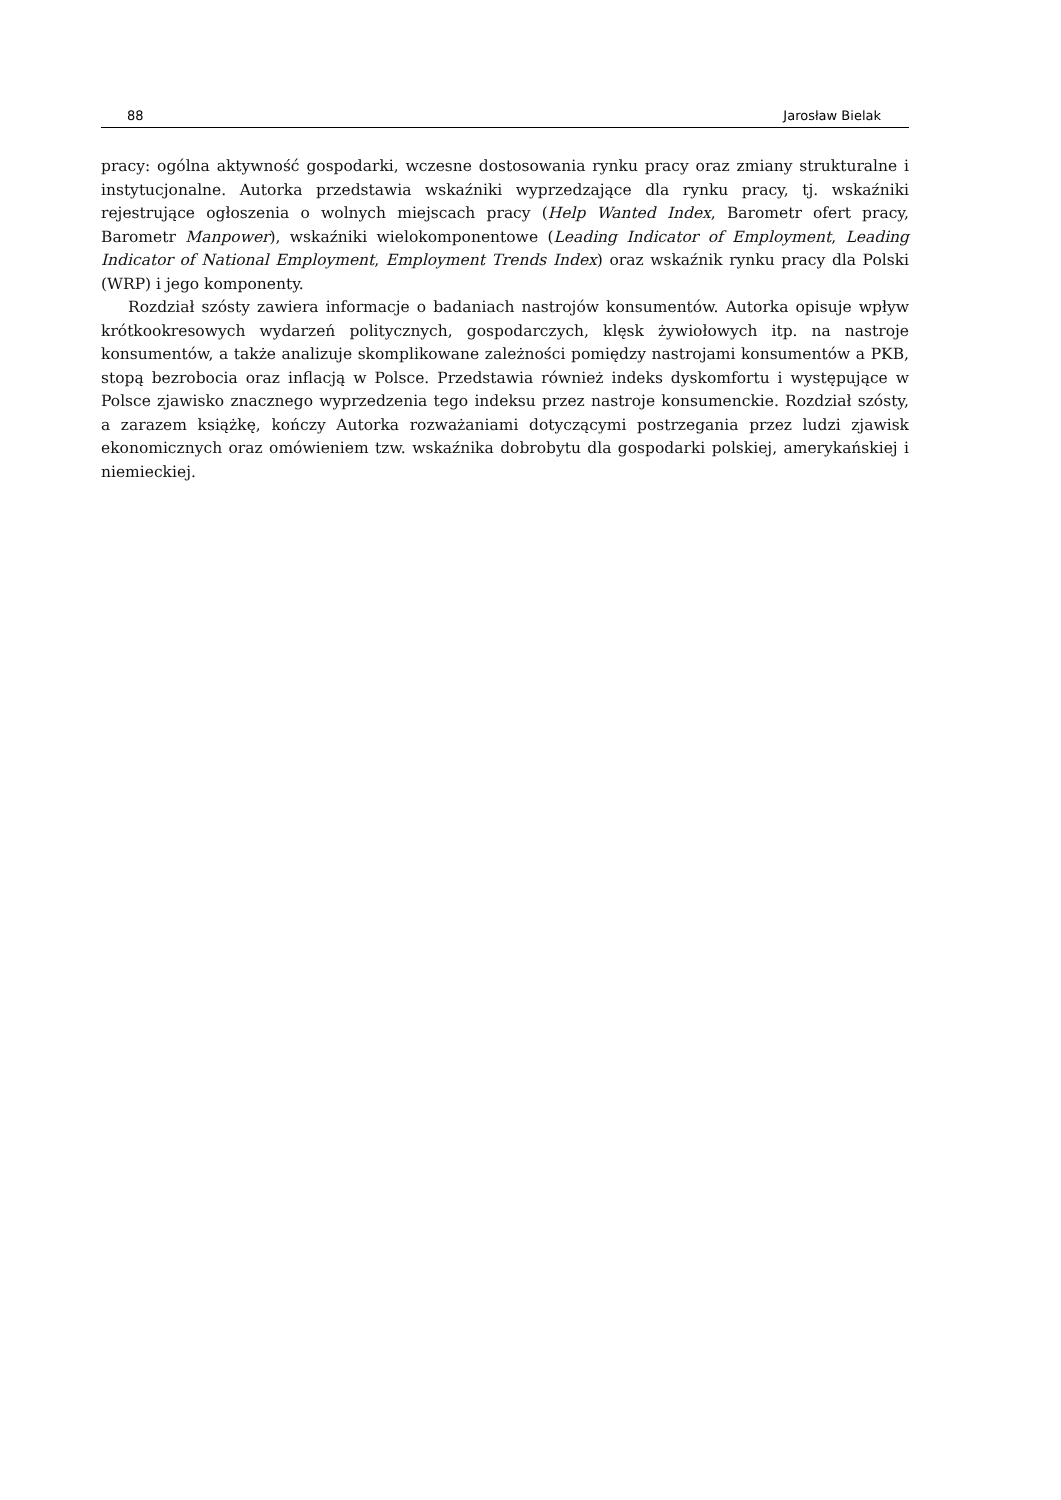88 Jarosław Bielak
pracy: ogólna aktywność gospodarki, wczesne dostosowania rynku pracy oraz zmiany strukturalne i instytucjonalne. Autorka przedstawia wskaźniki wyprzedzające dla rynku pracy, tj. wskaźniki rejestrujące ogłoszenia o wolnych miejscach pracy (Help Wanted Index, Barometr ofert pracy, Barometr Manpower), wskaźniki wielokomponentowe (Leading Indicator of Employment, Leading Indicator of National Employment, Employment Trends Index) oraz wskaźnik rynku pracy dla Polski (WRP) i jego komponenty.
Rozdział szósty zawiera informacje o badaniach nastrojów konsumentów. Autorka opisuje wpływ krótkookresowych wydarzeń politycznych, gospodarczych, klęsk żywiołowych itp. na nastroje konsumentów, a także analizuje skomplikowane zależności pomiędzy nastrojami konsumentów a PKB, stopą bezrobocia oraz inflacją w Polsce. Przedstawia również indeks dyskomfortu i występujące w Polsce zjawisko znacznego wyprzedzenia tego indeksu przez nastroje konsumenckie. Rozdział szósty, a zarazem książkę, kończy Autorka rozważaniami dotyczącymi postrzegania przez ludzi zjawisk ekonomicznych oraz omówieniem tzw. wskaźnika dobrobytu dla gospodarki polskiej, amerykańskiej i niemieckiej.